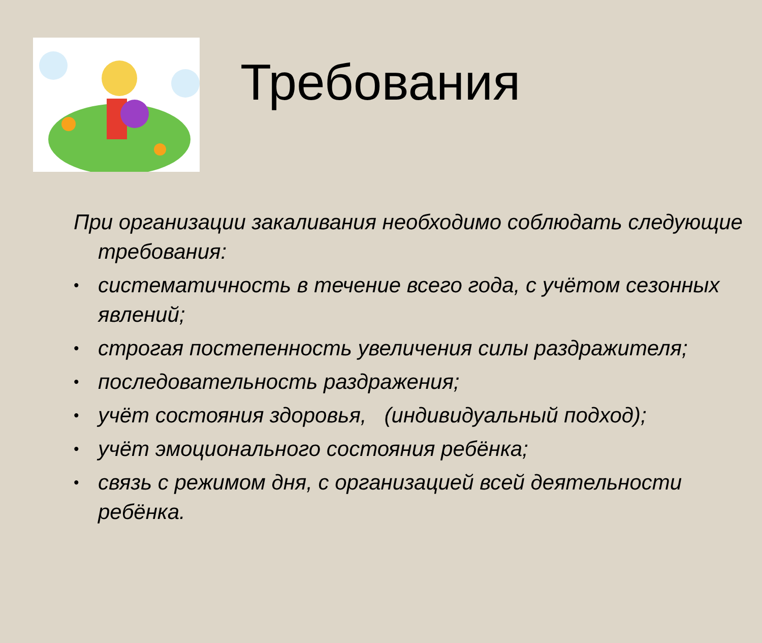Требования
При организации закаливания необходимо соблюдать следующие требования:
• систематичность в течение всего года, с учётом сезонных явлений;
• строгая постепенность увеличения силы раздражителя;
• последовательность раздражения;
• учёт состояния здоровья, (индивидуальный подход);
• учёт эмоционального состояния ребёнка;
• связь с режимом дня, с организацией всей деятельности ребёнка.